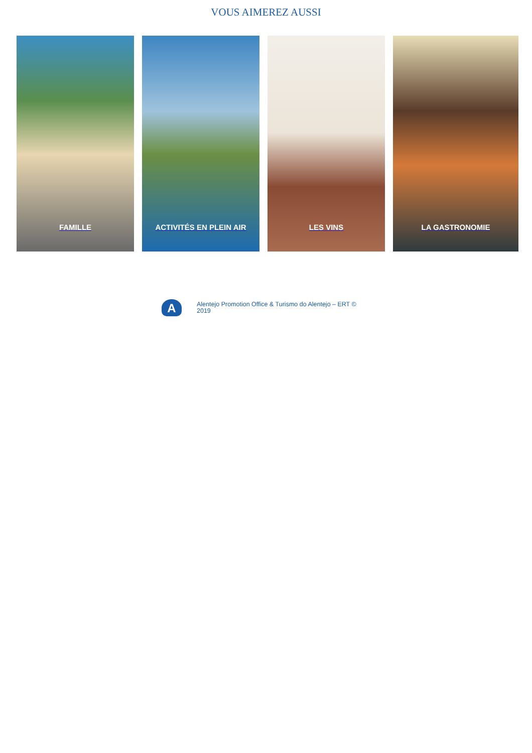VOUS AIMEREZ AUSSI
FAMILLE ACTIVITÉS EN PLEIN AIR LES VINS LA GASTRONOMIE
A
Alentejo Promotion Office & Turismo do Alentejo – ERT © 2019